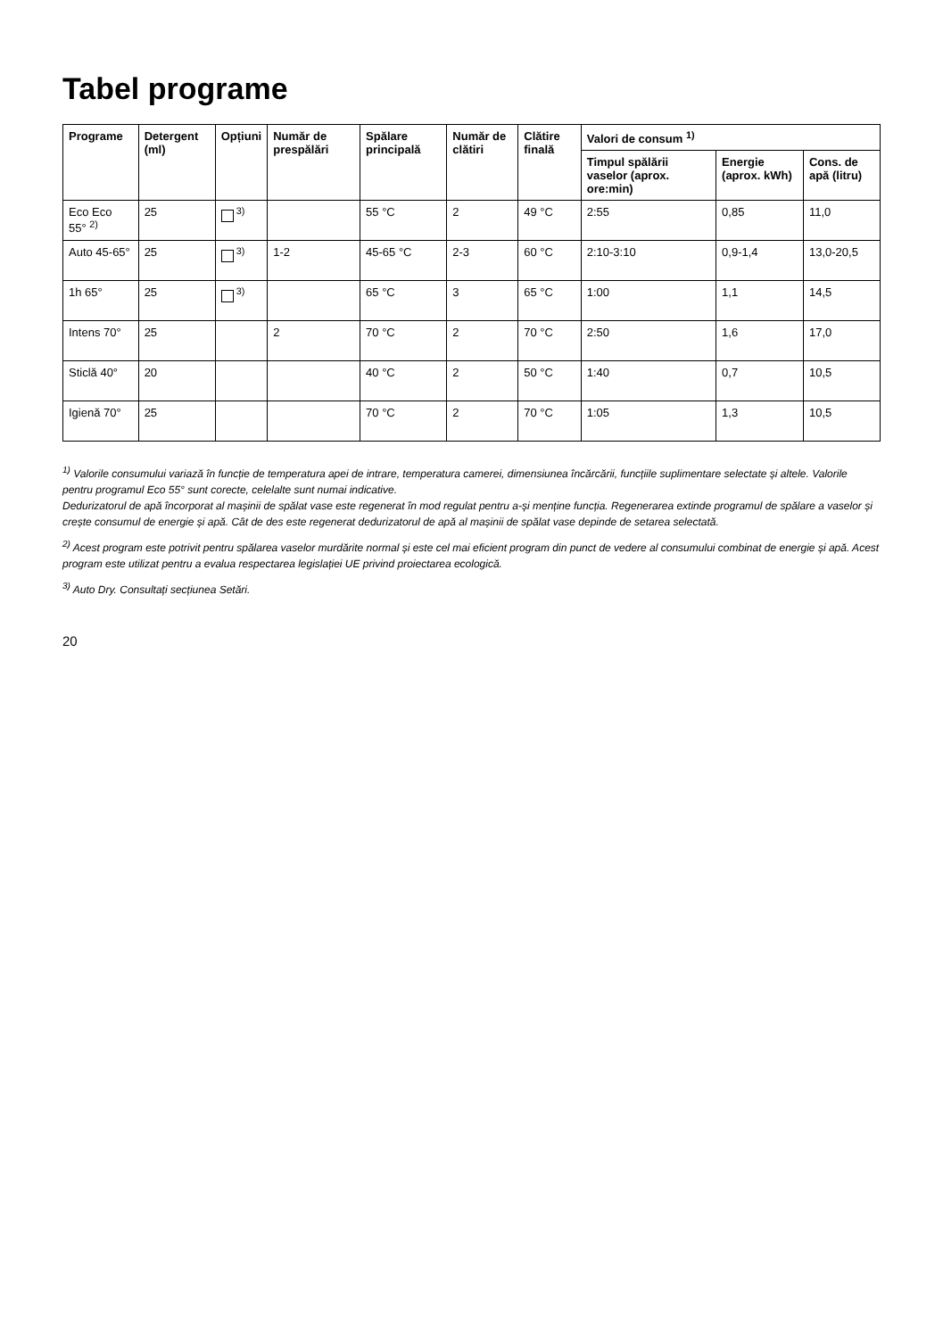Tabel programe
| Programe | Detergent (ml) | Opțiuni | Număr de prespălări | Spălare principală | Număr de clătiri | Clătire finală | Valori de consum <sup>1)</sup> | | |
| --- | --- | --- | --- | --- | --- | --- | --- | --- | --- |
| | | | | | | | Timpul spălării vaselor (aprox. ore:min) | Energie (aprox. kWh) | Cons. de apă (litru) |
| Eco Eco 55° <sup>2)</sup> | 25 | <sup>3)</sup> | | 55 °C | 2 | 49 °C | 2:55 | 0,85 | 11,0 |
| Auto 45-65° | 25 | <sup>3)</sup> | 1-2 | 45-65 °C | 2-3 | 60 °C | 2:10-3:10 | 0,9-1,4 | 13,0-20,5 |
| 1h 65° | 25 | <sup>3)</sup> | | 65 °C | 3 | 65 °C | 1:00 | 1,1 | 14,5 |
| Intens 70° | 25 | | 2 | 70 °C | 2 | 70 °C | 2:50 | 1,6 | 17,0 |
| Sticlă 40° | 20 | | | 40 °C | 2 | 50 °C | 1:40 | 0,7 | 10,5 |
| Igienă 70° | 25 | | | 70 °C | 2 | 70 °C | 1:05 | 1,3 | 10,5 |
<sup>1)</sup> Valorile consumului variază în funcție de temperatura apei de intrare, temperatura camerei, dimensiunea încărcării, funcțiile suplimentare selectate și altele. Valorile pentru programul Eco 55° sunt corecte, celelalte sunt numai indicative.
Dedurizatorul de apă încorporat al mașinii de spălat vase este regenerat în mod regulat pentru a-și menține funcția. Regenerarea extinde programul de spălare a vaselor și crește consumul de energie și apă. Cât de des este regenerat dedurizatorul de apă al mașinii de spălat vase depinde de setarea selectată.
<sup>2)</sup> Acest program este potrivit pentru spălarea vaselor murdărite normal și este cel mai eficient program din punct de vedere al consumului combinat de energie și apă. Acest program este utilizat pentru a evalua respectarea legislației UE privind proiectarea ecologică.
<sup>3)</sup> Auto Dry. Consultați secțiunea Setări.
20